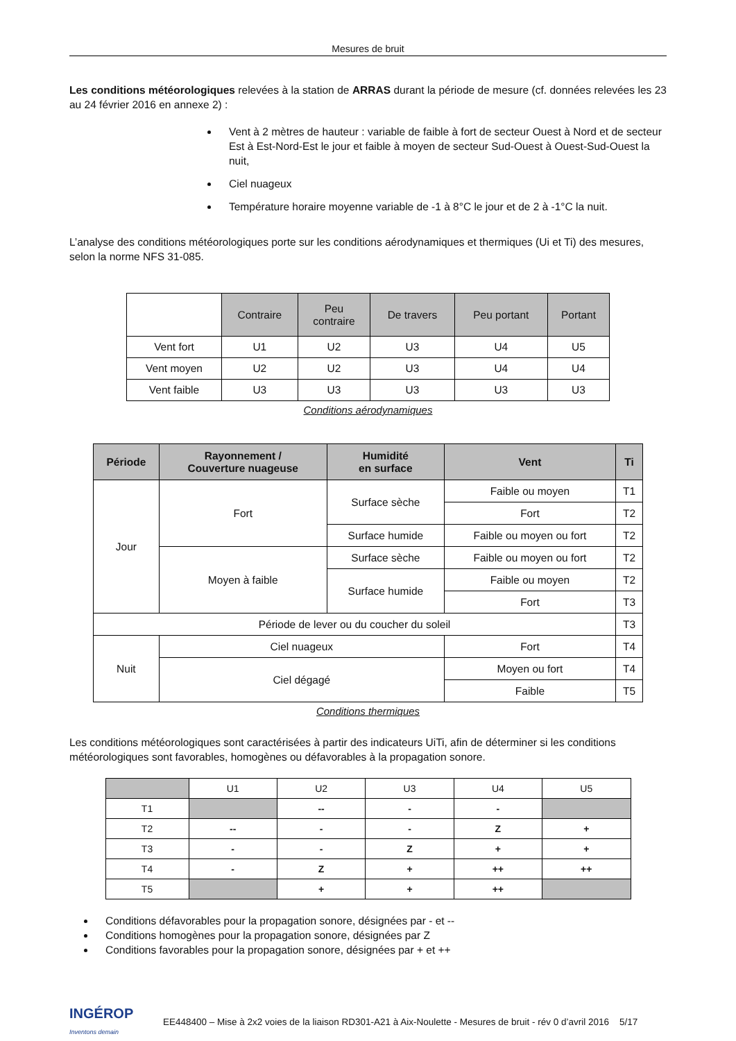Mesures de bruit
Les conditions météorologiques relevées à la station de ARRAS durant la période de mesure (cf. données relevées les 23 au 24 février 2016 en annexe 2) :
Vent à 2 mètres de hauteur : variable de faible à fort de secteur Ouest à Nord et de secteur Est à Est-Nord-Est le jour et faible à moyen de secteur Sud-Ouest à Ouest-Sud-Ouest la nuit,
Ciel nuageux
Température horaire moyenne variable de -1 à 8°C le jour et de 2 à -1°C la nuit.
L’analyse des conditions météorologiques porte sur les conditions aérodynamiques et thermiques (Ui et Ti) des mesures, selon la norme NFS 31-085.
| | Contraire | Peu contraire | De travers | Peu portant | Portant |
| Vent fort | U1 | U2 | U3 | U4 | U5 |
| Vent moyen | U2 | U2 | U3 | U4 | U4 |
| Vent faible | U3 | U3 | U3 | U3 | U3 |
Conditions aérodynamiques
| Période | Rayonnement / Couverture nuageuse | Humidité en surface | Vent | Ti |
| --- | --- | --- | --- | --- |
| Jour | Fort | Surface sèche | Faible ou moyen | T1 |
| | | | Fort | T2 |
| | | Surface humide | Faible ou moyen ou fort | T2 |
| | Moyen à faible | Surface sèche | Faible ou moyen ou fort | T2 |
| | | Surface humide | Faible ou moyen | T2 |
| | | | Fort | T3 |
| Période de lever ou du coucher du soleil | | | | T3 |
| Nuit | Ciel nuageux | | Fort | T4 |
| | Ciel dégagé | | Moyen ou fort | T4 |
| | | | Faible | T5 |
Conditions thermiques
Les conditions météorologiques sont caractérisées à partir des indicateurs UiTi, afin de déterminer si les conditions météorologiques sont favorables, homogènes ou défavorables à la propagation sonore.
| | U1 | U2 | U3 | U4 | U5 |
| T1 | | -- | - | - | |
| T2 | -- | - | - | Z | + |
| T3 | - | - | Z | + | + |
| T4 | - | Z | + | ++ | ++ |
| T5 | | + | + | ++ | |
Conditions défavorables pour la propagation sonore, désignées par - et --
Conditions homogènes pour la propagation sonore, désignées par Z
Conditions favorables pour la propagation sonore, désignées par + et ++
INGÉROP
Inventons demain
EE448400 – Mise à 2x2 voies de la liaison RD301-A21 à Aix-Noulette - Mesures de bruit - rév 0 d’avril 2016 5/17